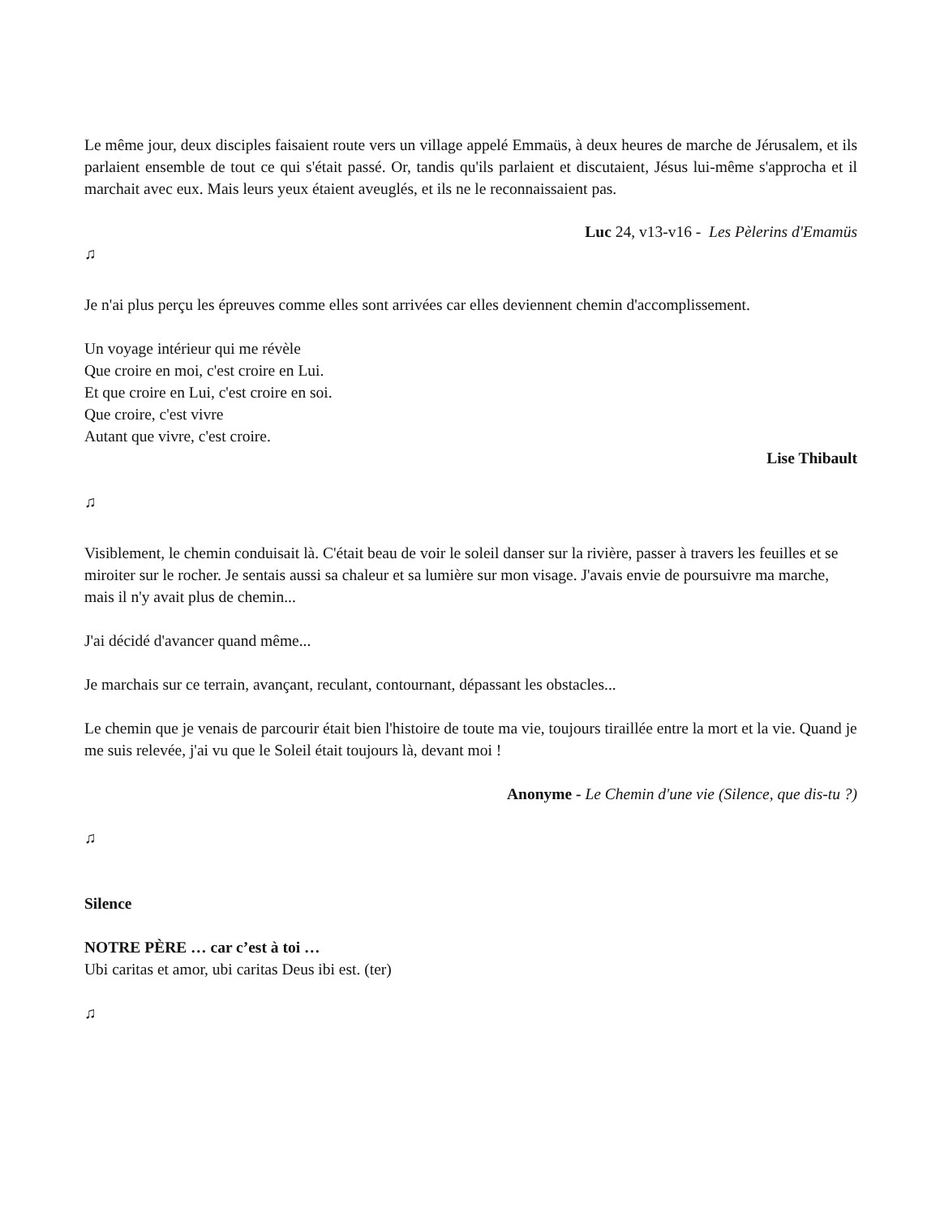Le même jour, deux disciples faisaient route vers un village appelé Emmaüs, à deux heures de marche de Jérusalem, et ils parlaient ensemble de tout ce qui s'était passé. Or, tandis qu'ils parlaient et discutaient, Jésus lui-même s'approcha et il marchait avec eux. Mais leurs yeux étaient aveuglés, et ils ne le reconnaissaient pas.
Luc 24, v13-v16 - Les Pèlerins d'Emamüs
♫
Je n'ai plus perçu les épreuves comme elles sont arrivées car elles deviennent chemin d'accomplissement.
Un voyage intérieur qui me révèle
Que croire en moi, c'est croire en Lui.
Et que croire en Lui, c'est croire en soi.
Que croire, c'est vivre
Autant que vivre, c'est croire.
Lise Thibault
♫
Visiblement, le chemin conduisait là. C'était beau de voir le soleil danser sur la rivière, passer à travers les feuilles et se miroiter sur le rocher. Je sentais aussi sa chaleur et sa lumière sur mon visage. J'avais envie de poursuivre ma marche, mais il n'y avait plus de chemin...
J'ai décidé d'avancer quand même...
Je marchais sur ce terrain, avançant, reculant, contournant, dépassant les obstacles...
Le chemin que je venais de parcourir était bien l'histoire de toute ma vie, toujours tiraillée entre la mort et la vie. Quand je me suis relevée, j'ai vu que le Soleil était toujours là, devant moi !
Anonyme - Le Chemin d'une vie (Silence, que dis-tu ?)
♫
Silence
NOTRE PÈRE … car c’est à toi …
Ubi caritas et amor, ubi caritas Deus ibi est. (ter)
♫